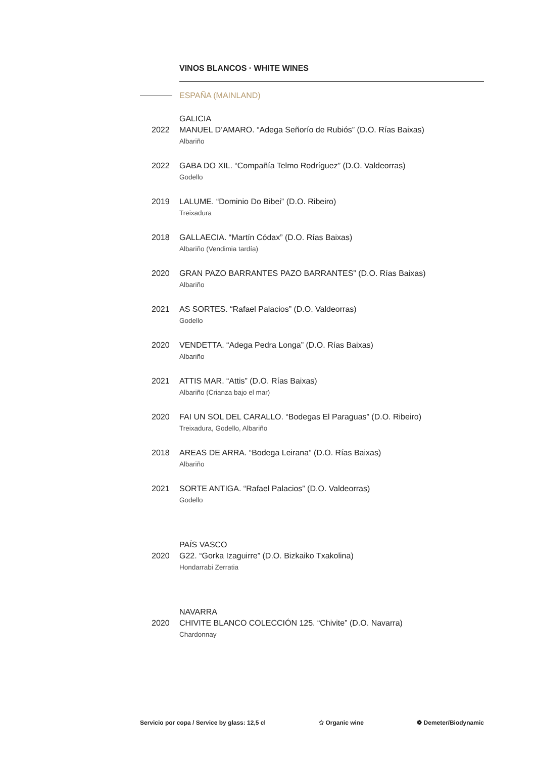VINOS BLANCOS · WHITE WINES
ESPAÑA (MAINLAND)
GALICIA
2022 MANUEL D’AMARO. “Adega Señorío de Rubiós” (D.O. Rías Baixas)
Albariño
2022 GABA DO XIL. “Compañía Telmo Rodríguez” (D.O. Valdeorras)
Godello
2019 LALUME. “Dominio Do Bibei” (D.O. Ribeiro)
Treixadura
2018 GALLAECIA. “Martín Códax” (D.O. Rías Baixas)
Albariño (Vendimia tardía)
2020 GRAN PAZO BARRANTES PAZO BARRANTES” (D.O. Rías Baixas)
Albariño
2021 AS SORTES. “Rafael Palacios” (D.O. Valdeorras)
Godello
2020 VENDETTA. “Adega Pedra Longa” (D.O. Rías Baixas)
Albariño
2021 ATTIS MAR. “Attis” (D.O. Rías Baixas)
Albariño (Crianza bajo el mar)
2020 FAI UN SOL DEL CARALLO. “Bodegas El Paraguas” (D.O. Ribeiro)
Treixadura, Godello, Albariño
2018 AREAS DE ARRA. “Bodega Leirana” (D.O. Rías Baixas)
Albariño
2021 SORTE ANTIGA. “Rafael Palacios” (D.O. Valdeorras)
Godello
PAÍS VASCO
2020 G22. “Gorka Izaguirre” (D.O. Bizkaiko Txakolina)
Hondarrabi Zerratia
NAVARRA
2020 CHIVITE BLANCO COLECCIÓN 125. “Chivite” (D.O. Navarra)
Chardonnay
Servicio por copa / Service by glass: 12,5 cl ✩ Organic wine ❁ Demeter/Biodynamic